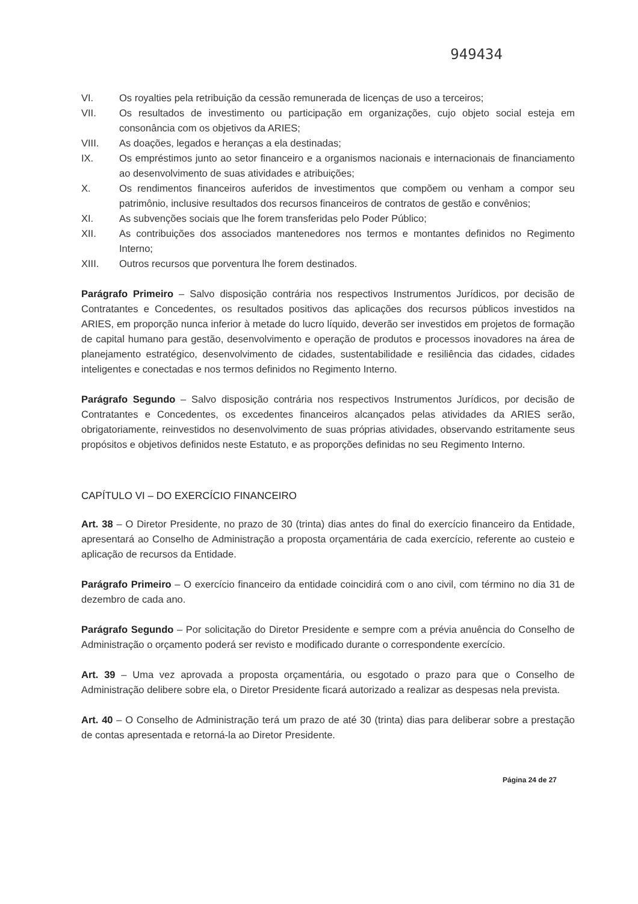949434
VI. Os royalties pela retribuição da cessão remunerada de licenças de uso a terceiros;
VII. Os resultados de investimento ou participação em organizações, cujo objeto social esteja em consonância com os objetivos da ARIES;
VIII. As doações, legados e heranças a ela destinadas;
IX. Os empréstimos junto ao setor financeiro e a organismos nacionais e internacionais de financiamento ao desenvolvimento de suas atividades e atribuições;
X. Os rendimentos financeiros auferidos de investimentos que compõem ou venham a compor seu patrimônio, inclusive resultados dos recursos financeiros de contratos de gestão e convênios;
XI. As subvenções sociais que lhe forem transferidas pelo Poder Público;
XII. As contribuições dos associados mantenedores nos termos e montantes definidos no Regimento Interno;
XIII. Outros recursos que porventura lhe forem destinados.
Parágrafo Primeiro – Salvo disposição contrária nos respectivos Instrumentos Jurídicos, por decisão de Contratantes e Concedentes, os resultados positivos das aplicações dos recursos públicos investidos na ARIES, em proporção nunca inferior à metade do lucro líquido, deverão ser investidos em projetos de formação de capital humano para gestão, desenvolvimento e operação de produtos e processos inovadores na área de planejamento estratégico, desenvolvimento de cidades, sustentabilidade e resiliência das cidades, cidades inteligentes e conectadas e nos termos definidos no Regimento Interno.
Parágrafo Segundo – Salvo disposição contrária nos respectivos Instrumentos Jurídicos, por decisão de Contratantes e Concedentes, os excedentes financeiros alcançados pelas atividades da ARIES serão, obrigatoriamente, reinvestidos no desenvolvimento de suas próprias atividades, observando estritamente seus propósitos e objetivos definidos neste Estatuto, e as proporções definidas no seu Regimento Interno.
CAPÍTULO VI – DO EXERCÍCIO FINANCEIRO
Art. 38 – O Diretor Presidente, no prazo de 30 (trinta) dias antes do final do exercício financeiro da Entidade, apresentará ao Conselho de Administração a proposta orçamentária de cada exercício, referente ao custeio e aplicação de recursos da Entidade.
Parágrafo Primeiro – O exercício financeiro da entidade coincidirá com o ano civil, com término no dia 31 de dezembro de cada ano.
Parágrafo Segundo – Por solicitação do Diretor Presidente e sempre com a prévia anuência do Conselho de Administração o orçamento poderá ser revisto e modificado durante o correspondente exercício.
Art. 39 – Uma vez aprovada a proposta orçamentária, ou esgotado o prazo para que o Conselho de Administração delibere sobre ela, o Diretor Presidente ficará autorizado a realizar as despesas nela prevista.
Art. 40 – O Conselho de Administração terá um prazo de até 30 (trinta) dias para deliberar sobre a prestação de contas apresentada e retorná-la ao Diretor Presidente.
Página 24 de 27